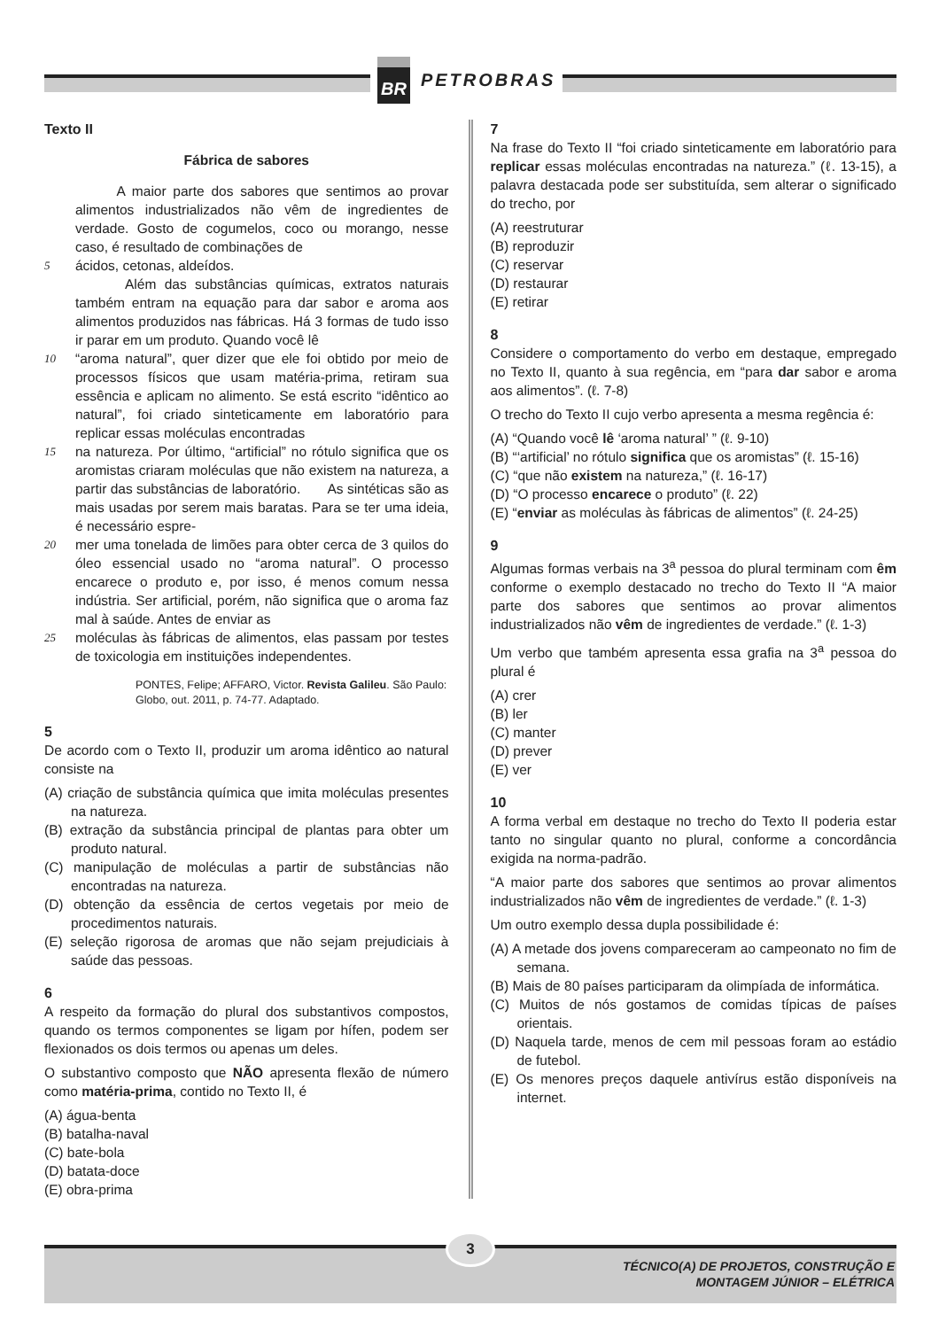BR PETROBRAS
Texto II
Fábrica de sabores
A maior parte dos sabores que sentimos ao provar alimentos industrializados não vêm de ingredientes de verdade. Gosto de cogumelos, coco ou morango, nesse caso, é resultado de combinações de
5 ácidos, cetonas, aldeídos.
Além das substâncias químicas, extratos naturais também entram na equação para dar sabor e aroma aos alimentos produzidos nas fábricas. Há 3 formas de tudo isso ir parar em um produto. Quando você lê
10 “aroma natural”, quer dizer que ele foi obtido por meio de processos físicos que usam matéria-prima, retiram sua essência e aplicam no alimento. Se está escrito “idêntico ao natural”, foi criado sinteticamente em laboratório para replicar essas moléculas encontradas
15 na natureza. Por último, “artificial” no rótulo significa que os aromistas criaram moléculas que não existem na natureza, a partir das substâncias de laboratório. As sintéticas são as mais usadas por serem mais baratas. Para se ter uma ideia, é necessário espre-
20 mer uma tonelada de limões para obter cerca de 3 quilos do óleo essencial usado no “aroma natural”. O processo encarece o produto e, por isso, é menos comum nessa indústria. Ser artificial, porém, não significa que o aroma faz mal à saúde. Antes de enviar as
25 moléculas às fábricas de alimentos, elas passam por testes de toxicologia em instituições independentes.
PONTES, Felipe; AFFARO, Victor. Revista Galileu. São Paulo: Globo, out. 2011, p. 74-77. Adaptado.
5
De acordo com o Texto II, produzir um aroma idêntico ao natural consiste na
(A) criação de substância química que imita moléculas presentes na natureza.
(B) extração da substância principal de plantas para obter um produto natural.
(C) manipulação de moléculas a partir de substâncias não encontradas na natureza.
(D) obtenção da essência de certos vegetais por meio de procedimentos naturais.
(E) seleção rigorosa de aromas que não sejam prejudiciais à saúde das pessoas.
6
A respeito da formação do plural dos substantivos compostos, quando os termos componentes se ligam por hífen, podem ser flexionados os dois termos ou apenas um deles.
O substantivo composto que NÃO apresenta flexão de número como matéria-prima, contido no Texto II, é
(A) água-benta
(B) batalha-naval
(C) bate-bola
(D) batata-doce
(E) obra-prima
7
Na frase do Texto II “foi criado sinteticamente em laboratório para replicar essas moléculas encontradas na natureza.” (ℓ. 13-15), a palavra destacada pode ser substituída, sem alterar o significado do trecho, por
(A) reestruturar
(B) reproduzir
(C) reservar
(D) restaurar
(E) retirar
8
Considere o comportamento do verbo em destaque, empregado no Texto II, quanto à sua regência, em “para dar sabor e aroma aos alimentos”. (ℓ. 7-8)
O trecho do Texto II cujo verbo apresenta a mesma regência é:
(A) “Quando você lê ‘aroma natural’ ” (ℓ. 9-10)
(B) “‘artificial’ no rótulo significa que os aromistas” (ℓ. 15-16)
(C) “que não existem na natureza,” (ℓ. 16-17)
(D) “O processo encarece o produto” (ℓ. 22)
(E) “enviar as moléculas às fábricas de alimentos” (ℓ. 24-25)
9
Algumas formas verbais na 3<sup>a</sup> pessoa do plural terminam com êm conforme o exemplo destacado no trecho do Texto II “A maior parte dos sabores que sentimos ao provar alimentos industrializados não vêm de ingredientes de verdade.” (ℓ. 1-3)
Um verbo que também apresenta essa grafia na 3<sup>a</sup> pessoa do plural é
(A) crer
(B) ler
(C) manter
(D) prever
(E) ver
10
A forma verbal em destaque no trecho do Texto II poderia estar tanto no singular quanto no plural, conforme a concordância exigida na norma-padrão.
“A maior parte dos sabores que sentimos ao provar alimentos industrializados não vêm de ingredientes de verdade.” (ℓ. 1-3)
Um outro exemplo dessa dupla possibilidade é:
(A) A metade dos jovens compareceram ao campeonato no fim de semana.
(B) Mais de 80 países participaram da olimpíada de informática.
(C) Muitos de nós gostamos de comidas típicas de países orientais.
(D) Naquela tarde, menos de cem mil pessoas foram ao estádio de futebol.
(E) Os menores preços daquele antivírus estão disponíveis na internet.
3
TÉCNICO(A) DE PROJETOS, CONSTRUÇÃO E
MONTAGEM JÚNIOR – ELÉTRICA